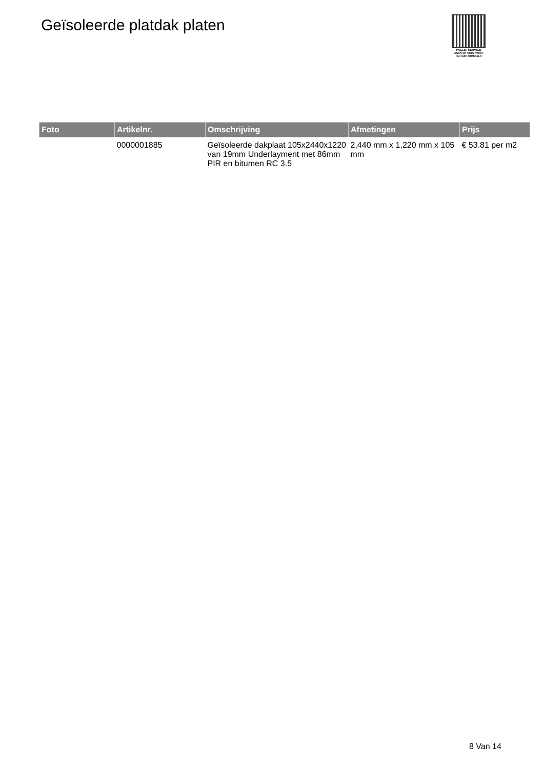Geïsoleerde platdak platen
PALLETSERVICE
SCAN QR-CODE VOOR
RETOURFORMULIER
| Foto | Artikelnr. | Omschrijving | Afmetingen | Prijs |
| --- | --- | --- | --- | --- |
| | 0000001885 | Geïsoleerde dakplaat 105x2440x1220 van 19mm Underlayment met 86mm PIR en bitumen RC 3.5 | 2,440 mm x 1,220 mm x 105 mm | € 53.81 per m2 |
8 Van 14